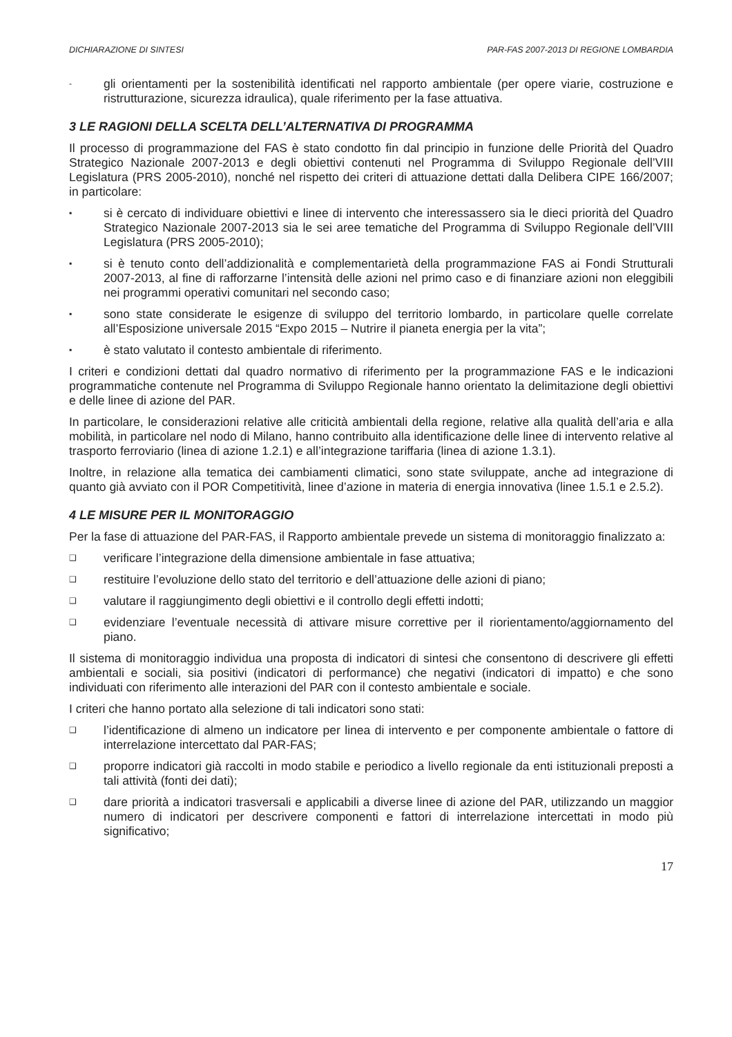DICHIARAZIONE DI SINTESI PAR-FAS 2007-2013 DI REGIONE LOMBARDIA
- gli orientamenti per la sostenibilità identificati nel rapporto ambientale (per opere viarie, costruzione e ristrutturazione, sicurezza idraulica), quale riferimento per la fase attuativa.
3 LE RAGIONI DELLA SCELTA DELL’ALTERNATIVA DI PROGRAMMA
Il processo di programmazione del FAS è stato condotto fin dal principio in funzione delle Priorità del Quadro Strategico Nazionale 2007-2013 e degli obiettivi contenuti nel Programma di Sviluppo Regionale dell’VIII Legislatura (PRS 2005-2010), nonché nel rispetto dei criteri di attuazione dettati dalla Delibera CIPE 166/2007; in particolare:
▪ si è cercato di individuare obiettivi e linee di intervento che interessassero sia le dieci priorità del Quadro Strategico Nazionale 2007-2013 sia le sei aree tematiche del Programma di Sviluppo Regionale dell’VIII Legislatura (PRS 2005-2010);
▪ si è tenuto conto dell’addizionalità e complementarietà della programmazione FAS ai Fondi Strutturali 2007-2013, al fine di rafforzarne l’intensità delle azioni nel primo caso e di finanziare azioni non eleggibili nei programmi operativi comunitari nel secondo caso;
▪ sono state considerate le esigenze di sviluppo del territorio lombardo, in particolare quelle correlate all’Esposizione universale 2015 “Expo 2015 – Nutrire il pianeta energia per la vita”;
▪ è stato valutato il contesto ambientale di riferimento.
I criteri e condizioni dettati dal quadro normativo di riferimento per la programmazione FAS e le indicazioni programmatiche contenute nel Programma di Sviluppo Regionale hanno orientato la delimitazione degli obiettivi e delle linee di azione del PAR.
In particolare, le considerazioni relative alle criticità ambientali della regione, relative alla qualità dell’aria e alla mobilità, in particolare nel nodo di Milano, hanno contribuito alla identificazione delle linee di intervento relative al trasporto ferroviario (linea di azione 1.2.1) e all’integrazione tariffaria (linea di azione 1.3.1).
Inoltre, in relazione alla tematica dei cambiamenti climatici, sono state sviluppate, anche ad integrazione di quanto già avviato con il POR Competitività, linee d’azione in materia di energia innovativa (linee 1.5.1 e 2.5.2).
4 LE MISURE PER IL MONITORAGGIO
Per la fase di attuazione del PAR-FAS, il Rapporto ambientale prevede un sistema di monitoraggio finalizzato a:
❑ verificare l’integrazione della dimensione ambientale in fase attuativa;
❑ restituire l’evoluzione dello stato del territorio e dell’attuazione delle azioni di piano;
❑ valutare il raggiungimento degli obiettivi e il controllo degli effetti indotti;
❑ evidenziare l’eventuale necessità di attivare misure correttive per il riorientamento/aggiornamento del piano.
Il sistema di monitoraggio individua una proposta di indicatori di sintesi che consentono di descrivere gli effetti ambientali e sociali, sia positivi (indicatori di performance) che negativi (indicatori di impatto) e che sono individuati con riferimento alle interazioni del PAR con il contesto ambientale e sociale.
I criteri che hanno portato alla selezione di tali indicatori sono stati:
❑ l’identificazione di almeno un indicatore per linea di intervento e per componente ambientale o fattore di interrelazione intercettato dal PAR-FAS;
❑ proporre indicatori già raccolti in modo stabile e periodico a livello regionale da enti istituzionali preposti a tali attività (fonti dei dati);
❑ dare priorità a indicatori trasversali e applicabili a diverse linee di azione del PAR, utilizzando un maggior numero di indicatori per descrivere componenti e fattori di interrelazione intercettati in modo più significativo;
17